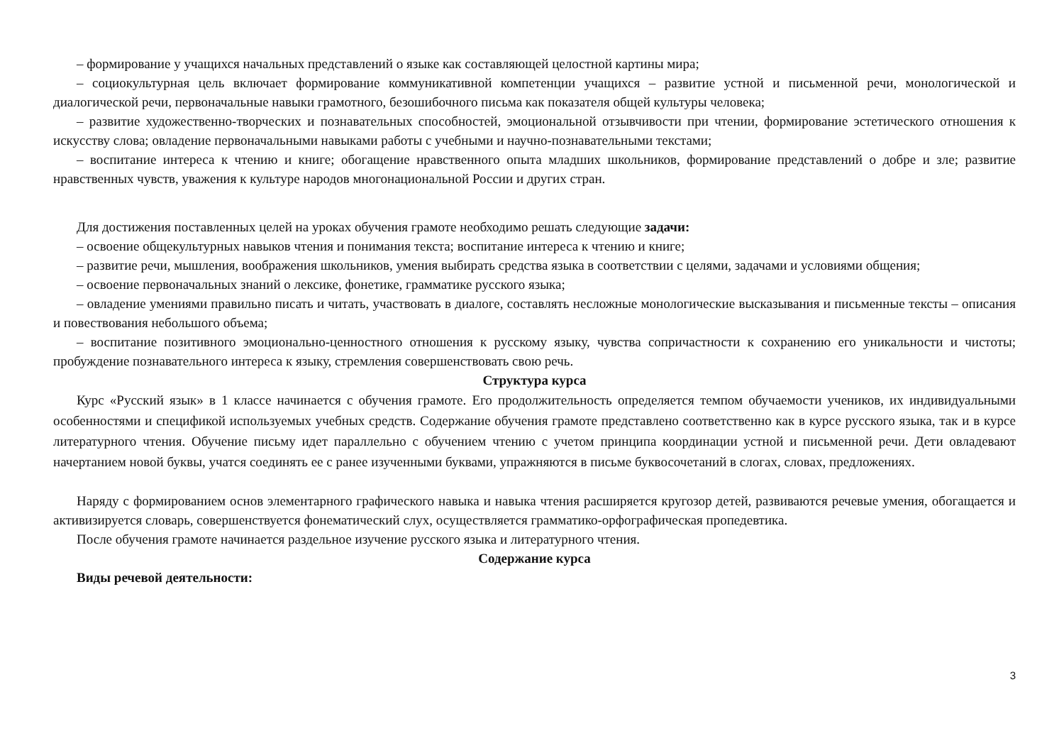– формирование у учащихся начальных представлений о языке как составляющей целостной картины мира;
– социокультурная цель включает формирование коммуникативной компетенции учащихся – развитие устной и письменной речи, монологической и диалогической речи, первоначальные навыки грамотного, безошибочного письма как показателя общей культуры человека;
– развитие художественно-творческих и познавательных способностей, эмоциональной отзывчивости при чтении, формирование эстетического отношения к искусству слова; овладение первоначальными навыками работы с учебными и научно-познавательными текстами;
– воспитание интереса к чтению и книге; обогащение нравственного опыта младших школьников, формирование представлений о добре и зле; развитие нравственных чувств, уважения к культуре народов многонациональной России и других стран.
Для достижения поставленных целей на уроках обучения грамоте необходимо решать следующие задачи:
– освоение общекультурных навыков чтения и понимания текста; воспитание интереса к чтению и книге;
– развитие речи, мышления, воображения школьников, умения выбирать средства языка в соответствии с целями, задачами и условиями общения;
– освоение первоначальных знаний о лексике, фонетике, грамматике русского языка;
– овладение умениями правильно писать и читать, участвовать в диалоге, составлять несложные монологические высказывания и письменные тексты – описания и повествования небольшого объема;
– воспитание позитивного эмоционально-ценностного отношения к русскому языку, чувства сопричастности к сохранению его уникальности и чистоты; пробуждение познавательного интереса к языку, стремления совершенствовать свою речь.
Структура курса
Курс «Русский язык» в 1 классе начинается с обучения грамоте. Его продолжительность определяется темпом обучаемости учеников, их индивидуальными особенностями и спецификой используемых учебных средств. Содержание обучения грамоте представлено соответственно как в курсе русского языка, так и в курсе литературного чтения. Обучение письму идет параллельно с обучением чтению с учетом принципа координации устной и письменной речи. Дети овладевают начертанием новой буквы, учатся соединять ее с ранее изученными буквами, упражняются в письме буквосочетаний в слогах, словах, предложениях.
Наряду с формированием основ элементарного графического навыка и навыка чтения расширяется кругозор детей, развиваются речевые умения, обогащается и активизируется словарь, совершенствуется фонематический слух, осуществляется грамматико-орфографическая пропедевтика.
После обучения грамоте начинается раздельное изучение русского языка и литературного чтения.
Содержание курса
Виды речевой деятельности:
3